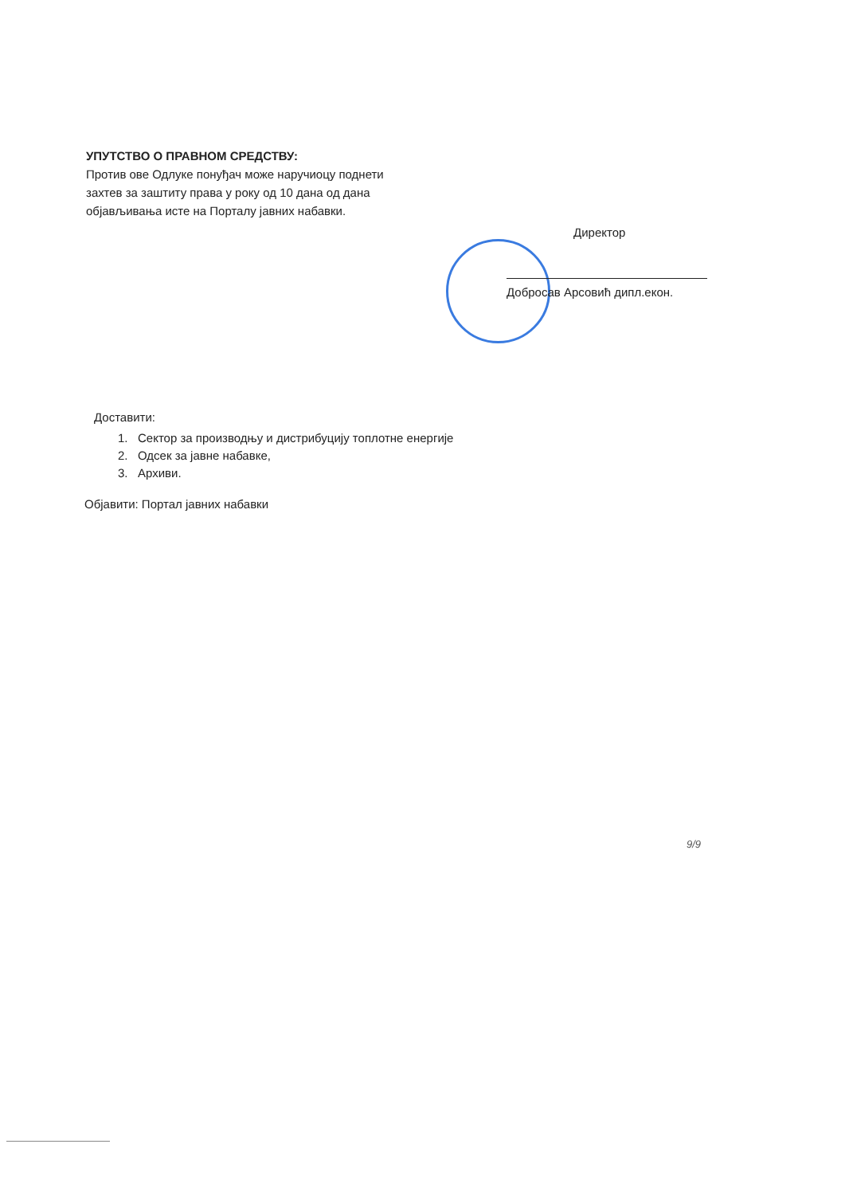УПУТСТВО О ПРАВНОМ СРЕДСТВУ:
Против ове Одлуке понуђач може наручиоцу поднети захтев за заштиту права у року од 10 дана од дана објављивања исте на Порталу јавних набавки.
Директор
Добросав Арсовић дипл.екон.
Доставити:
1. Сектор за производњу и дистрибуцију топлотне енергије
2. Одсек за јавне набавке,
3. Архиви.
Објавити: Портал јавних набавки
9/9